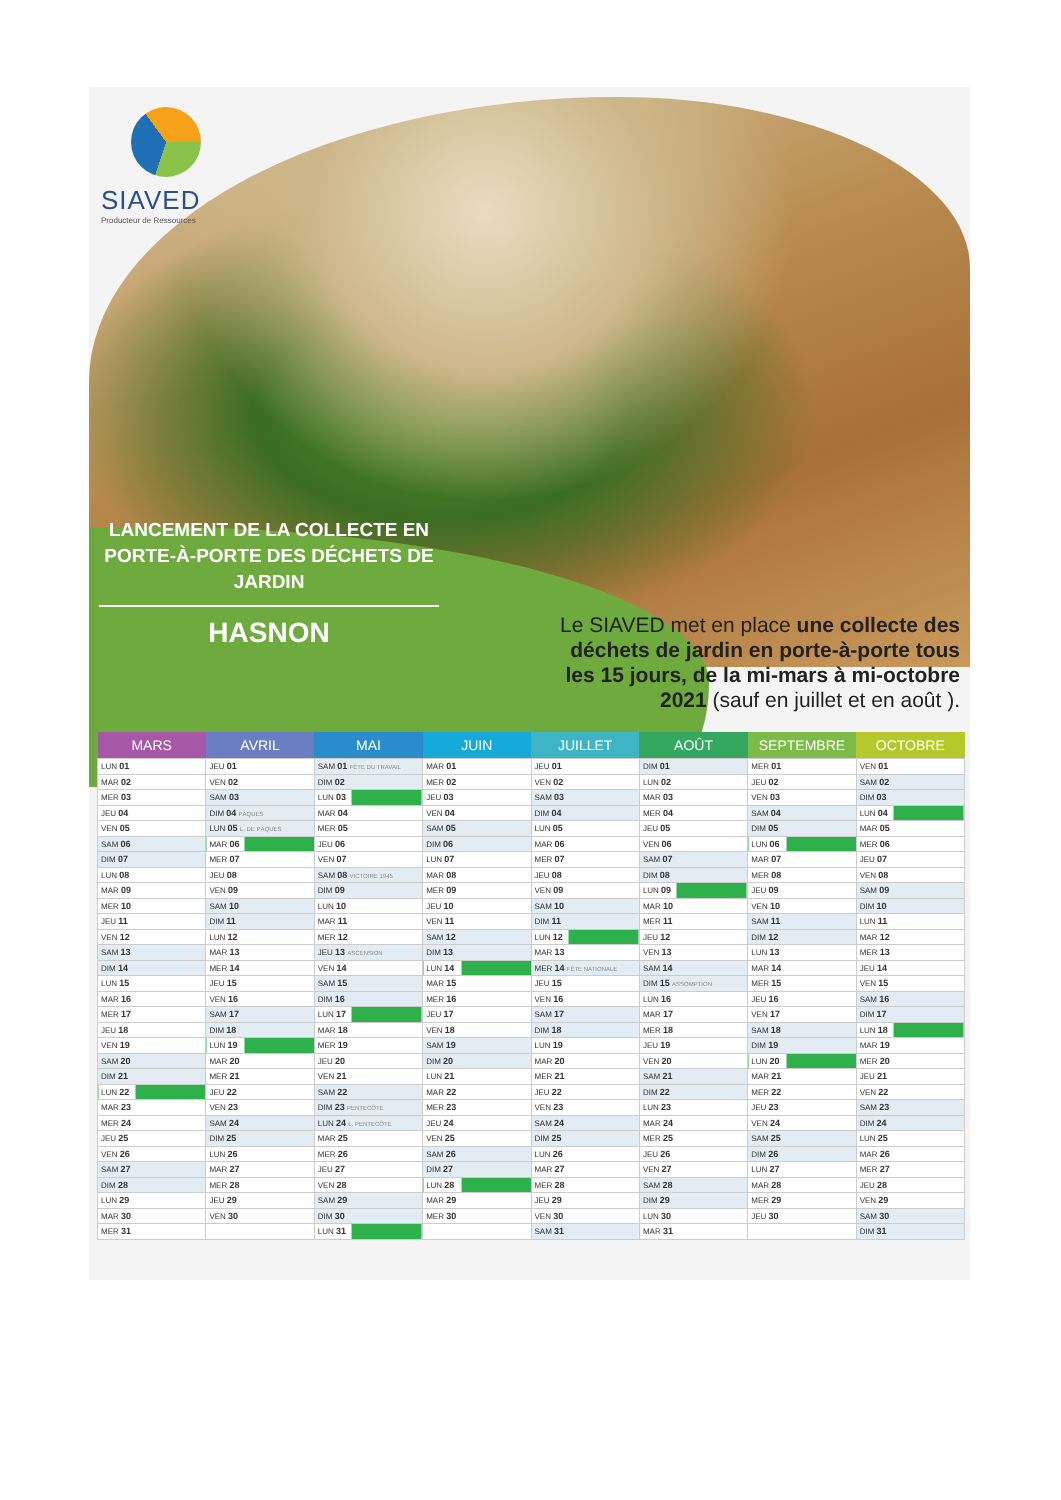SIAVED
Producteur de Ressources
LANCEMENT DE LA COLLECTE EN PORTE-À-PORTE DES DÉCHETS DE JARDIN
HASNON
Le SIAVED met en place une collecte des déchets de jardin en porte-à-porte tous les 15 jours, de la mi-mars à mi-octobre 2021 (sauf en juillet et en août ).
| MARS | AVRIL | MAI | JUIN | JUILLET | AOÛT | SEPTEMBRE | OCTOBRE |
| --- | --- | --- | --- | --- | --- | --- | --- |
| LUN 01 | JEU 01 | SAM 01 FÊTE DU TRAVAIL | MAR 01 | JEU 01 | DIM 01 | MER 01 | VEN 01 |
| MAR 02 | VEN 02 | DIM 02 | MER 02 | VEN 02 | LUN 02 | JEU 02 | SAM 02 |
| MER 03 | SAM 03 | LUN 03 | JEU 03 | SAM 03 | MAR 03 | VEN 03 | DIM 03 |
| JEU 04 | DIM 04 PÂQUES | MAR 04 | VEN 04 | DIM 04 | MER 04 | SAM 04 | LUN 04 |
| VEN 05 | LUN 05 L. DE PÂQUES | MER 05 | SAM 05 | LUN 05 | JEU 05 | DIM 05 | MAR 05 |
| SAM 06 | MAR 06 | JEU 06 | DIM 06 | MAR 06 | VEN 06 | LUN 06 | MER 06 |
| DIM 07 | MER 07 | VEN 07 | LUN 07 | MER 07 | SAM 07 | MAR 07 | JEU 07 |
| LUN 08 | JEU 08 | SAM 08 VICTOIRE 1945 | MAR 08 | JEU 08 | DIM 08 | MER 08 | VEN 08 |
| MAR 09 | VEN 09 | DIM 09 | MER 09 | VEN 09 | LUN 09 | JEU 09 | SAM 09 |
| MER 10 | SAM 10 | LUN 10 | JEU 10 | SAM 10 | MAR 10 | VEN 10 | DIM 10 |
| JEU 11 | DIM 11 | MAR 11 | VEN 11 | DIM 11 | MER 11 | SAM 11 | LUN 11 |
| VEN 12 | LUN 12 | MER 12 | SAM 12 | LUN 12 | JEU 12 | DIM 12 | MAR 12 |
| SAM 13 | MAR 13 | JEU 13 ASCENSION | DIM 13 | MAR 13 | VEN 13 | LUN 13 | MER 13 |
| DIM 14 | MER 14 | VEN 14 | LUN 14 | MER 14 FÊTE NATIONALE | SAM 14 | MAR 14 | JEU 14 |
| LUN 15 | JEU 15 | SAM 15 | MAR 15 | JEU 15 | DIM 15 ASSOMPTION | MER 15 | VEN 15 |
| MAR 16 | VEN 16 | DIM 16 | MER 16 | VEN 16 | LUN 16 | JEU 16 | SAM 16 |
| MER 17 | SAM 17 | LUN 17 | JEU 17 | SAM 17 | MAR 17 | VEN 17 | DIM 17 |
| JEU 18 | DIM 18 | MAR 18 | VEN 18 | DIM 18 | MER 18 | SAM 18 | LUN 18 |
| VEN 19 | LUN 19 | MER 19 | SAM 19 | LUN 19 | JEU 19 | DIM 19 | MAR 19 |
| SAM 20 | MAR 20 | JEU 20 | DIM 20 | MAR 20 | VEN 20 | LUN 20 | MER 20 |
| DIM 21 | MER 21 | VEN 21 | LUN 21 | MER 21 | SAM 21 | MAR 21 | JEU 21 |
| LUN 22 | JEU 22 | SAM 22 | MAR 22 | JEU 22 | DIM 22 | MER 22 | VEN 22 |
| MAR 23 | VEN 23 | DIM 23 PENTECÔTE | MER 23 | VEN 23 | LUN 23 | JEU 23 | SAM 23 |
| MER 24 | SAM 24 | LUN 24 L. PENTECÔTE | JEU 24 | SAM 24 | MAR 24 | VEN 24 | DIM 24 |
| JEU 25 | DIM 25 | MAR 25 | VEN 25 | DIM 25 | MER 25 | SAM 25 | LUN 25 |
| VEN 26 | LUN 26 | MER 26 | SAM 26 | LUN 26 | JEU 26 | DIM 26 | MAR 26 |
| SAM 27 | MAR 27 | JEU 27 | DIM 27 | MAR 27 | VEN 27 | LUN 27 | MER 27 |
| DIM 28 | MER 28 | VEN 28 | LUN 28 | MER 28 | SAM 28 | MAR 28 | JEU 28 |
| LUN 29 | JEU 29 | SAM 29 | MAR 29 | JEU 29 | DIM 29 | MER 29 | VEN 29 |
| MAR 30 | VEN 30 | DIM 30 | MER 30 | VEN 30 | LUN 30 | JEU 30 | SAM 30 |
| MER 31 | | LUN 31 | | SAM 31 | MAR 31 | | DIM 31 |